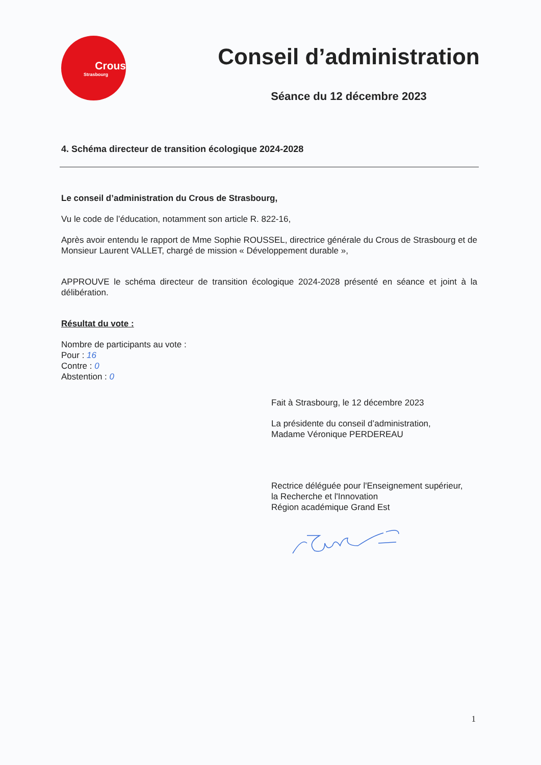Crous
Strasbourg
Conseil d’administration
Séance du 12 décembre 2023
4. Schéma directeur de transition écologique 2024-2028
Le conseil d’administration du Crous de Strasbourg,
Vu le code de l’éducation, notamment son article R. 822-16,
Après avoir entendu le rapport de Mme Sophie ROUSSEL, directrice générale du Crous de Strasbourg et de Monsieur Laurent VALLET, chargé de mission « Développement durable »,
APPROUVE le schéma directeur de transition écologique 2024-2028 présenté en séance et joint à la délibération.
Résultat du vote :
Nombre de participants au vote :
Pour : 16
Contre : 0
Abstention : 0
Fait à Strasbourg, le 12 décembre 2023
La présidente du conseil d’administration,
Madame Véronique PERDEREAU
Rectrice déléguée pour l'Enseignement supérieur,
la Recherche et l'Innovation
Région académique Grand Est
1